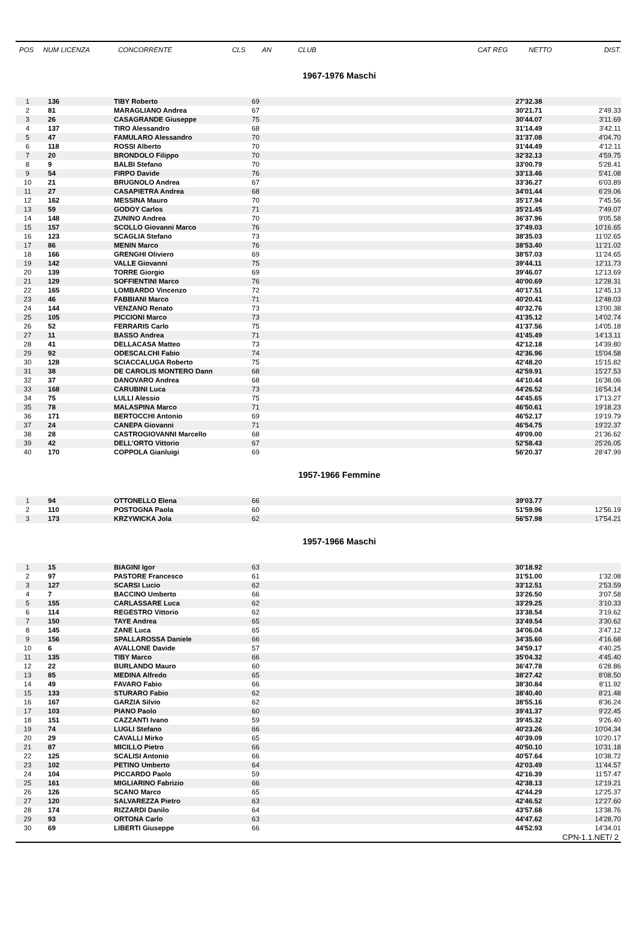| POS | NUM LICENZA | CONCORRENTE | CLS | AN | CLUB | CAT REG | NETTO | DIST. |
| --- | --- | --- | --- | --- | --- | --- | --- | --- |
1967-1976 Maschi
| 1 | 136 | TIBY Roberto | 69 | 27'32.38 | |
| 2 | 81 | MARAGLIANO Andrea | 67 | 30'21.71 | 2'49.33 |
| 3 | 26 | CASAGRANDE Giuseppe | 75 | 30'44.07 | 3'11.69 |
| 4 | 137 | TIRO Alessandro | 68 | 31'14.49 | 3'42.11 |
| 5 | 47 | FAMULARO Alessandro | 70 | 31'37.08 | 4'04.70 |
| 6 | 118 | ROSSI Alberto | 70 | 31'44.49 | 4'12.11 |
| 7 | 20 | BRONDOLO Filippo | 70 | 32'32.13 | 4'59.75 |
| 8 | 9 | BALBI Stefano | 70 | 33'00.79 | 5'28.41 |
| 9 | 54 | FIRPO Davide | 76 | 33'13.46 | 5'41.08 |
| 10 | 21 | BRUGNOLO Andrea | 67 | 33'36.27 | 6'03.89 |
| 11 | 27 | CASAPIETRA Andrea | 68 | 34'01.44 | 6'29.06 |
| 12 | 162 | MESSINA Mauro | 70 | 35'17.94 | 7'45.56 |
| 13 | 59 | GODOY Carlos | 71 | 35'21.45 | 7'49.07 |
| 14 | 148 | ZUNINO Andrea | 70 | 36'37.96 | 9'05.58 |
| 15 | 157 | SCOLLO Giovanni Marco | 76 | 37'49.03 | 10'16.65 |
| 16 | 123 | SCAGLIA Stefano | 73 | 38'35.03 | 11'02.65 |
| 17 | 86 | MENIN Marco | 76 | 38'53.40 | 11'21.02 |
| 18 | 166 | GRENGHI Oliviero | 69 | 38'57.03 | 11'24.65 |
| 19 | 142 | VALLE Giovanni | 75 | 39'44.11 | 12'11.73 |
| 20 | 139 | TORRE Giorgio | 69 | 39'46.07 | 12'13.69 |
| 21 | 129 | SOFFIENTINI Marco | 76 | 40'00.69 | 12'28.31 |
| 22 | 165 | LOMBARDO Vincenzo | 72 | 40'17.51 | 12'45.13 |
| 23 | 46 | FABBIANI Marco | 71 | 40'20.41 | 12'48.03 |
| 24 | 144 | VENZANO Renato | 73 | 40'32.76 | 13'00.38 |
| 25 | 105 | PICCIONI Marco | 73 | 41'35.12 | 14'02.74 |
| 26 | 52 | FERRARIS Carlo | 75 | 41'37.56 | 14'05.18 |
| 27 | 11 | BASSO Andrea | 71 | 41'45.49 | 14'13.11 |
| 28 | 41 | DELLACASA Matteo | 73 | 42'12.18 | 14'39.80 |
| 29 | 92 | ODESCALCHI Fabio | 74 | 42'36.96 | 15'04.58 |
| 30 | 128 | SCIACCALUGA Roberto | 75 | 42'48.20 | 15'15.82 |
| 31 | 38 | DE CAROLIS MONTERO Dann | 68 | 42'59.91 | 15'27.53 |
| 32 | 37 | DANOVARO Andrea | 68 | 44'10.44 | 16'38.06 |
| 33 | 168 | CARUBINI Luca | 73 | 44'26.52 | 16'54.14 |
| 34 | 75 | LULLI Alessio | 75 | 44'45.65 | 17'13.27 |
| 35 | 78 | MALASPINA Marco | 71 | 46'50.61 | 19'18.23 |
| 36 | 171 | BERTOCCHI Antonio | 69 | 46'52.17 | 19'19.79 |
| 37 | 24 | CANEPA Giovanni | 71 | 46'54.75 | 19'22.37 |
| 38 | 28 | CASTROGIOVANNI Marcello | 68 | 49'09.00 | 21'36.62 |
| 39 | 42 | DELL'ORTO Vittorio | 67 | 52'58.43 | 25'26.05 |
| 40 | 170 | COPPOLA Gianluigi | 69 | 56'20.37 | 28'47.99 |
1957-1966 Femmine
| 1 | 94 | OTTONELLO Elena | 66 | 39'03.77 | |
| 2 | 110 | POSTOGNA Paola | 60 | 51'59.96 | 12'56.19 |
| 3 | 173 | KRZYWICKA Jola | 62 | 56'57.98 | 17'54.21 |
1957-1966 Maschi
| 1 | 15 | BIAGINI Igor | 63 | 30'18.92 | |
| 2 | 97 | PASTORE Francesco | 61 | 31'51.00 | 1'32.08 |
| 3 | 127 | SCARSI Lucio | 62 | 33'12.51 | 2'53.59 |
| 4 | 7 | BACCINO Umberto | 66 | 33'26.50 | 3'07.58 |
| 5 | 155 | CARLASSARE Luca | 62 | 33'29.25 | 3'10.33 |
| 6 | 114 | REGESTRO Vittorio | 62 | 33'38.54 | 3'19.62 |
| 7 | 150 | TAYE Andrea | 65 | 33'49.54 | 3'30.62 |
| 8 | 145 | ZANE Luca | 65 | 34'06.04 | 3'47.12 |
| 9 | 156 | SPALLAROSSA Daniele | 66 | 34'35.60 | 4'16.68 |
| 10 | 6 | AVALLONE Davide | 57 | 34'59.17 | 4'40.25 |
| 11 | 135 | TIBY Marco | 66 | 35'04.32 | 4'45.40 |
| 12 | 22 | BURLANDO Mauro | 60 | 36'47.78 | 6'28.86 |
| 13 | 85 | MEDINA Alfredo | 65 | 38'27.42 | 8'08.50 |
| 14 | 49 | FAVARO Fabio | 66 | 38'30.84 | 8'11.92 |
| 15 | 133 | STURARO Fabio | 62 | 38'40.40 | 8'21.48 |
| 16 | 167 | GARZIA Silvio | 62 | 38'55.16 | 8'36.24 |
| 17 | 103 | PIANO Paolo | 60 | 39'41.37 | 9'22.45 |
| 18 | 151 | CAZZANTI Ivano | 59 | 39'45.32 | 9'26.40 |
| 19 | 74 | LUGLI Stefano | 66 | 40'23.26 | 10'04.34 |
| 20 | 29 | CAVALLI Mirko | 65 | 40'39.09 | 10'20.17 |
| 21 | 87 | MICILLO Pietro | 66 | 40'50.10 | 10'31.18 |
| 22 | 125 | SCALISI Antonio | 66 | 40'57.64 | 10'38.72 |
| 23 | 102 | PETINO Umberto | 64 | 42'03.49 | 11'44.57 |
| 24 | 104 | PICCARDO Paolo | 59 | 42'16.39 | 11'57.47 |
| 25 | 161 | MIGLIARINO Fabrizio | 66 | 42'38.13 | 12'19.21 |
| 26 | 126 | SCANO Marco | 65 | 42'44.29 | 12'25.37 |
| 27 | 120 | SALVAREZZA Pietro | 63 | 42'46.52 | 12'27.60 |
| 28 | 174 | RIZZARDI Danilo | 64 | 43'57.68 | 13'38.76 |
| 29 | 93 | ORTONA Carlo | 63 | 44'47.62 | 14'28.70 |
| 30 | 69 | LIBERTI Giuseppe | 66 | 44'52.93 | 14'34.01 |
CPN-1.1.NET/ 2